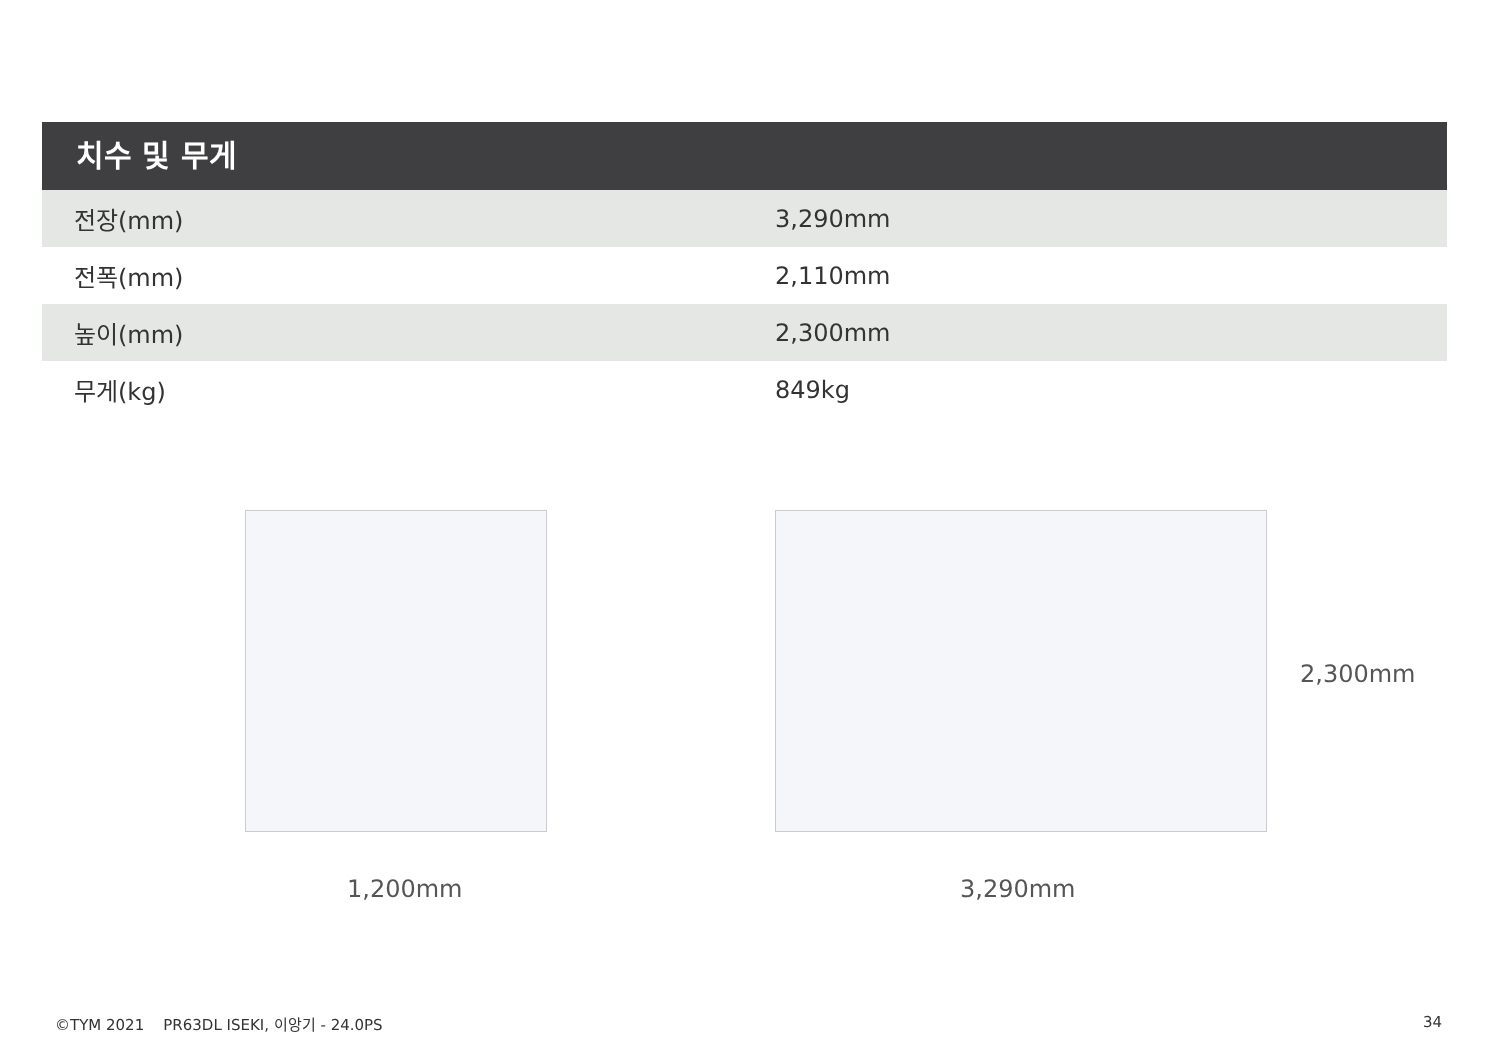치수 및 무게
| 전장(mm) | 3,290mm |
| 전폭(mm) | 2,110mm |
| 높이(mm) | 2,300mm |
| 무게(kg) | 849kg |
1,200mm 3,290mm
2,300mm
©TYM 2021 PR63DL ISEKI, 이앙기 - 24.0PS
34